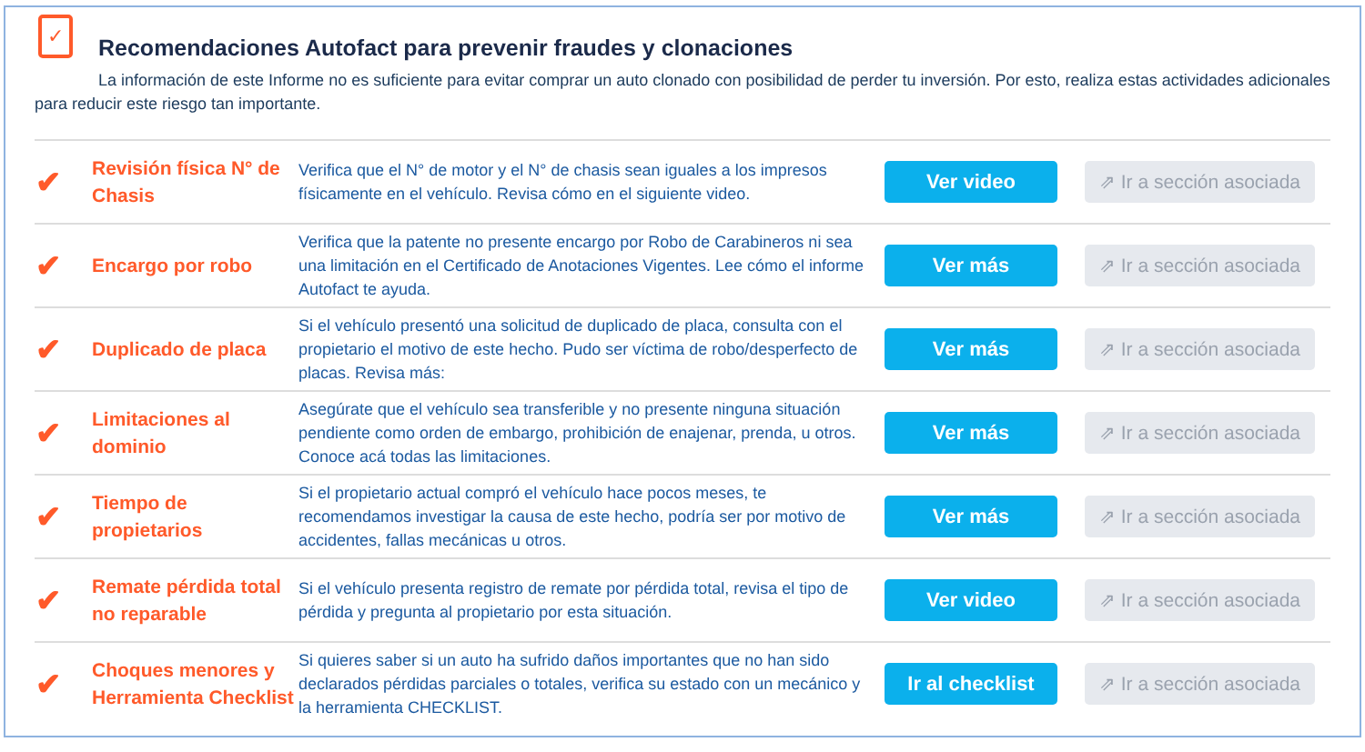✓
Recomendaciones Autofact para prevenir fraudes y clonaciones
La información de este Informe no es suficiente para evitar comprar un auto clonado con posibilidad de perder tu inversión. Por esto, realiza estas actividades adicionales para reducir este riesgo tan importante.
| ✔ | Revisión física N° de Chasis | Verifica que el N° de motor y el N° de chasis sean iguales a los impresos físicamente en el vehículo. Revisa cómo en el siguiente video. | Ver video | ⇗ Ir a sección asociada |
| ✔ | Encargo por robo | Verifica que la patente no presente encargo por Robo de Carabineros ni sea una limitación en el Certificado de Anotaciones Vigentes. Lee cómo el informe Autofact te ayuda. | Ver más | ⇗ Ir a sección asociada |
| ✔ | Duplicado de placa | Si el vehículo presentó una solicitud de duplicado de placa, consulta con el propietario el motivo de este hecho. Pudo ser víctima de robo/desperfecto de placas. Revisa más: | Ver más | ⇗ Ir a sección asociada |
| ✔ | Limitaciones al dominio | Asegúrate que el vehículo sea transferible y no presente ninguna situación pendiente como orden de embargo, prohibición de enajenar, prenda, u otros. Conoce acá todas las limitaciones. | Ver más | ⇗ Ir a sección asociada |
| ✔ | Tiempo de propietarios | Si el propietario actual compró el vehículo hace pocos meses, te recomendamos investigar la causa de este hecho, podría ser por motivo de accidentes, fallas mecánicas u otros. | Ver más | ⇗ Ir a sección asociada |
| ✔ | Remate pérdida total no reparable | Si el vehículo presenta registro de remate por pérdida total, revisa el tipo de pérdida y pregunta al propietario por esta situación. | Ver video | ⇗ Ir a sección asociada |
| ✔ | Choques menores y Herramienta Checklist | Si quieres saber si un auto ha sufrido daños importantes que no han sido declarados pérdidas parciales o totales, verifica su estado con un mecánico y la herramienta CHECKLIST. | Ir al checklist | ⇗ Ir a sección asociada |